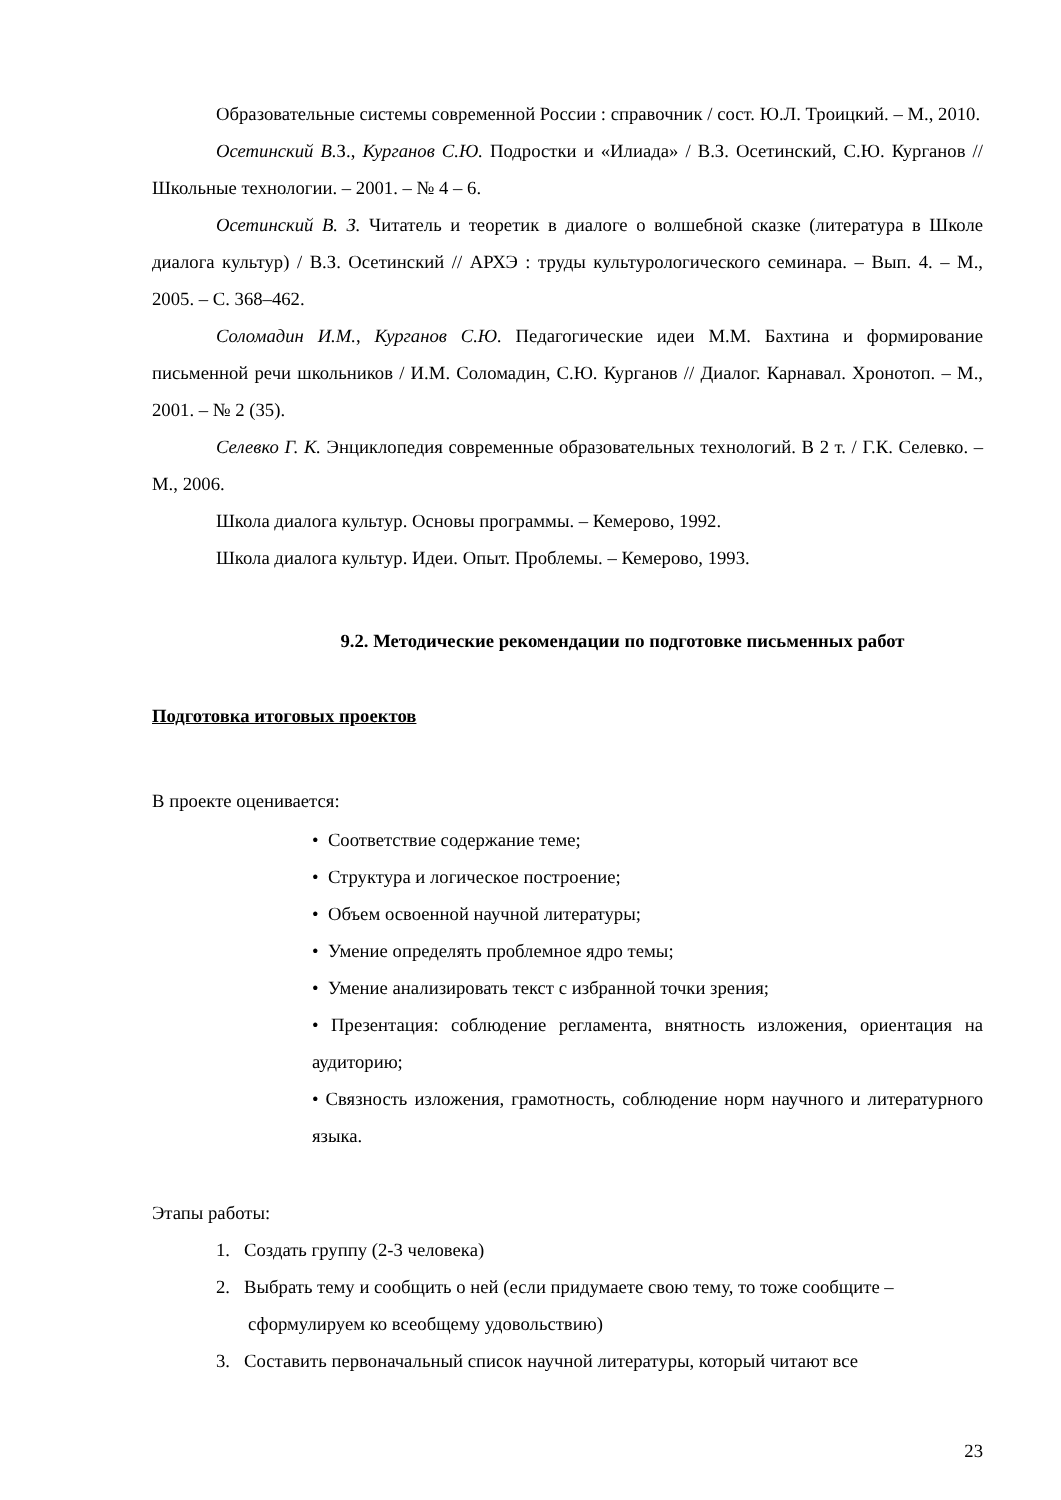Образовательные системы современной России : справочник / сост. Ю.Л. Троицкий. – М., 2010.
Осетинский В. З., Курганов С.Ю. Подростки и «Илиада» / В.З. Осетинский, С.Ю. Курганов // Школьные технологии. – 2001. – № 4 – 6.
Осетинский В. З. Читатель и теоретик в диалоге о волшебной сказке (литература в Школе диалога культур) / В.З. Осетинский // АРХЭ : труды культурологического семинара. – Вып. 4. – М., 2005. – С. 368–462.
Соломадин И.М., Курганов С.Ю. Педагогические идеи М.М. Бахтина и формирование письменной речи школьников / И.М. Соломадин, С.Ю. Курганов // Диалог. Карнавал. Хронотоп. – М., 2001. – № 2 (35).
Селевко Г. К. Энциклопедия современные образовательных технологий. В 2 т. / Г.К. Селевко. – М., 2006.
Школа диалога культур. Основы программы. – Кемерово, 1992.
Школа диалога культур. Идеи. Опыт. Проблемы. – Кемерово, 1993.
9.2. Методические рекомендации по подготовке письменных работ
Подготовка итоговых проектов
В проекте оценивается:
• Соответствие содержание теме;
• Структура и логическое построение;
• Объем освоенной научной литературы;
• Умение определять проблемное ядро темы;
• Умение анализировать текст с избранной точки зрения;
• Презентация: соблюдение регламента, внятность изложения, ориентация на аудиторию;
• Связность изложения, грамотность, соблюдение норм научного и литературного языка.
Этапы работы:
1. Создать группу (2-3 человека)
2. Выбрать тему и сообщить о ней (если придумаете свою тему, то тоже сообщите – сформулируем ко всеобщему удовольствию)
3. Составить первоначальный список научной литературы, который читают все
23